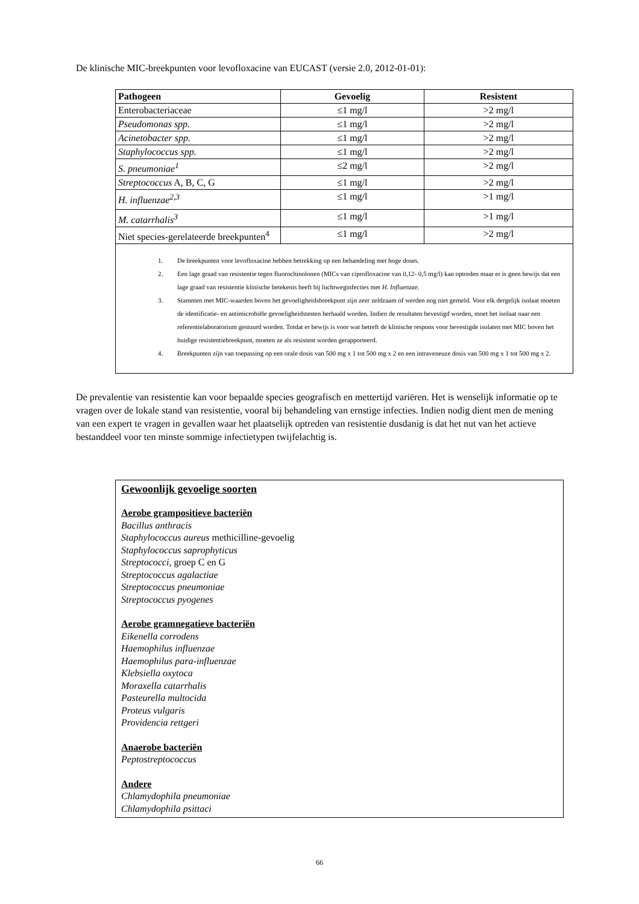De klinische MIC-breekpunten voor levofloxacine van EUCAST (versie 2.0, 2012-01-01):
| Pathogeen | Gevoelig | Resistent |
| --- | --- | --- |
| Enterobacteriaceae | ≤1 mg/l | >2 mg/l |
| Pseudomonas spp. | ≤1 mg/l | >2 mg/l |
| Acinetobacter spp. | ≤1 mg/l | >2 mg/l |
| Staphylococcus spp. | ≤1 mg/l | >2 mg/l |
| S. pneumoniae<sup>1</sup> | ≤2 mg/l | >2 mg/l |
| Streptococcus A, B, C, G | ≤1 mg/l | >2 mg/l |
| H. influenzae<sup>2,3</sup> | ≤1 mg/l | >1 mg/l |
| M. catarrhalis<sup>3</sup> | ≤1 mg/l | >1 mg/l |
| Niet species-gerelateerde breekpunten<sup>4</sup> | ≤1 mg/l | >2 mg/l |
| 1. De breekpunten voor levofloxacine hebben betrekking op een behandeling met hoge doses. 2. Een lage graad van resistentie tegen fluorochinolonen (MICs van ciprofloxacine van 0,12- 0,5 mg/l) kan optreden maar er is geen bewijs dat een lage graad van resistentie klinische betekenis heeft bij luchtweginfecties met H. Influenzae . 3. Stammen met MIC-waarden boven het gevoeligheidsbreekpunt zijn zeer zeldzaam of werden nog niet gemeld. Voor elk dergelijk isolaat moeten de identificatie- en antimicrobiële gevoeligheidstesten herhaald worden. Indien de resultaten bevestigd worden, moet het isolaat naar een referentielaboratorium gestuurd worden. Totdat er bewijs is voor wat betreft de klinische respons voor bevestigde isolaten met MIC boven het huidige resistentiebreekpunt, moeten ze als resistent worden gerapporteerd. 4. Breekpunten zijn van toepassing op een orale dosis van 500 mg x 1 tot 500 mg x 2 en een intraveneuze dosis van 500 mg x 1 tot 500 mg x 2. | | |
De prevalentie van resistentie kan voor bepaalde species geografisch en mettertijd variëren. Het is wenselijk informatie op te vragen over de lokale stand van resistentie, vooral bij behandeling van ernstige infecties. Indien nodig dient men de mening van een expert te vragen in gevallen waar het plaatselijk optreden van resistentie dusdanig is dat het nut van het actieve bestanddeel voor ten minste sommige infectietypen twijfelachtig is.
Gewoonlijk gevoelige soorten
Aerobe grampositieve bacteriën
Bacillus anthracis
Staphylococcus aureus methicilline-gevoelig
Staphylococcus saprophyticus
Streptococci, groep C en G
Streptococcus agalactiae
Streptococcus pneumoniae
Streptococcus pyogenes
Aerobe gramnegatieve bacteriën
Eikenella corrodens
Haemophilus influenzae
Haemophilus para-influenzae
Klebsiella oxytoca
Moraxella catarrhalis
Pasteurella multocida
Proteus vulgaris
Providencia rettgeri
Anaerobe bacteriën
Peptostreptococcus
Andere
Chlamydophila pneumoniae
Chlamydophila psittaci
66